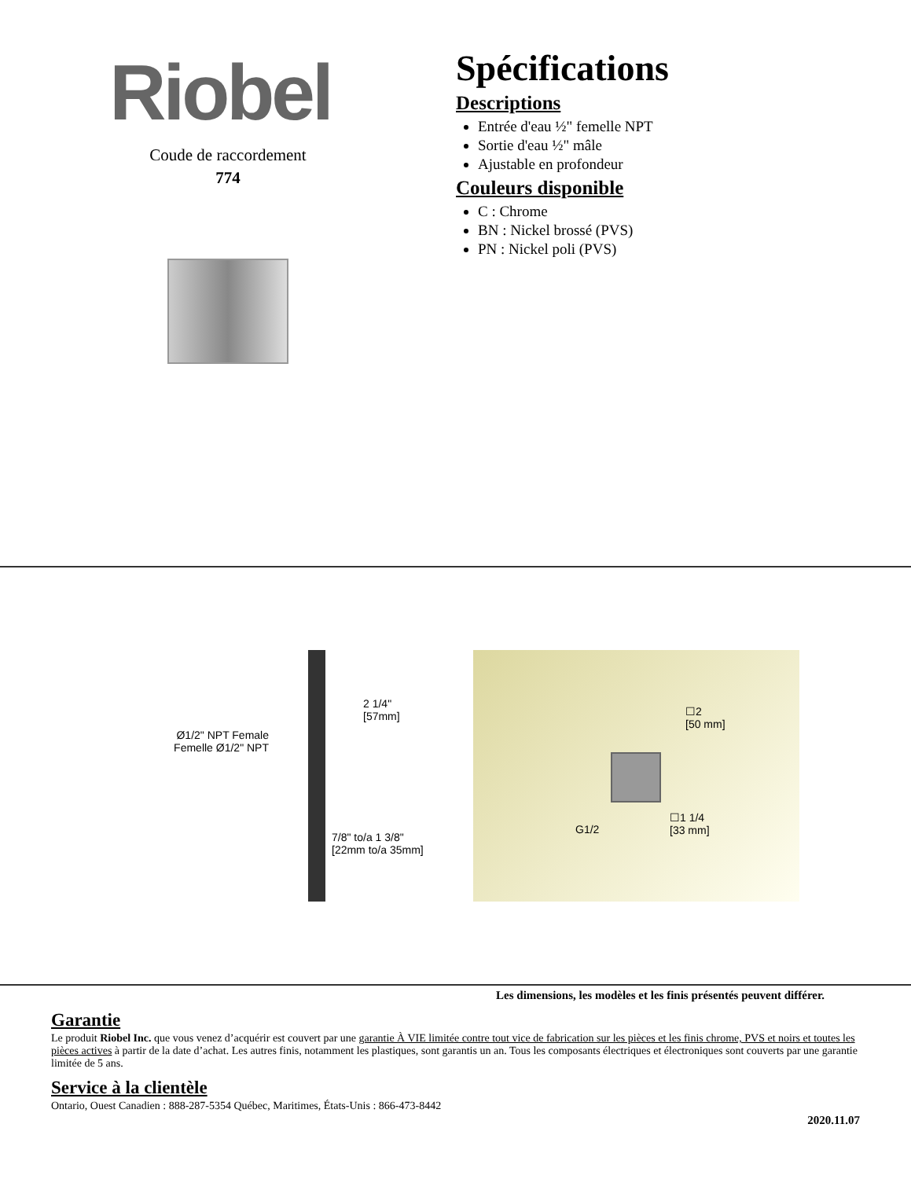Riobel
Coude de raccordement
774
Spécifications
Descriptions
Entrée d'eau ½" femelle NPT
Sortie d'eau ½" mâle
Ajustable en profondeur
Couleurs disponible
C : Chrome
BN : Nickel brossé (PVS)
PN : Nickel poli (PVS)
Ø1/2" NPT Female
Femelle Ø1/2" NPT
2 1/4"
[57mm]
7/8" to/a 1 3/8"
[22mm to/a 35mm]
☐2
[50 mm]
G1/2
☐1 1/4
[33 mm]
Les dimensions, les modèles et les finis présentés peuvent différer.
Garantie
Le produit Riobel Inc. que vous venez d’acquérir est couvert par une garantie À VIE limitée contre tout vice de fabrication sur les pièces et les finis chrome, PVS et noirs et toutes les pièces actives à partir de la date d’achat. Les autres finis, notamment les plastiques, sont garantis un an. Tous les composants électriques et électroniques sont couverts par une garantie limitée de 5 ans.
Service à la clientèle
Ontario, Ouest Canadien : 888-287-5354 Québec, Maritimes, États-Unis : 866-473-8442
2020.11.07